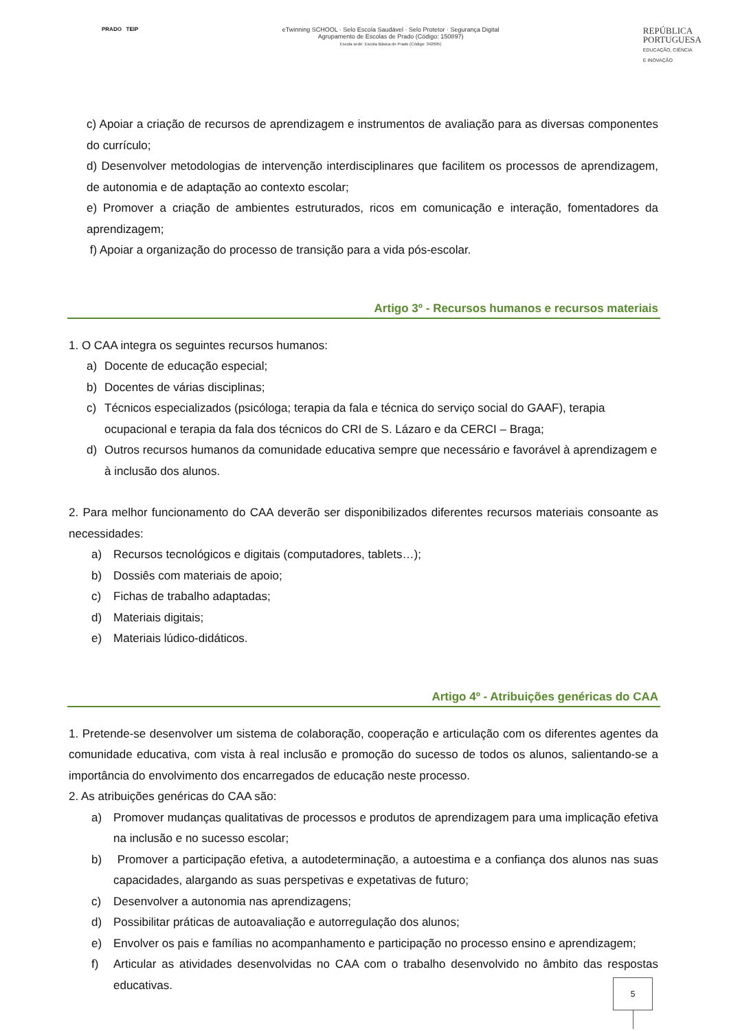PRADO TEIP eTwinning SCHOOL · Selo Escola Saudável · Selo Protetor · Segurança Digital
Agrupamento de Escolas de Prado (Código: 150897)
Escola sede: Escola Básica de Prado (Código: 342695)
REPÚBLICA
PORTUGUESA
EDUCAÇÃO, CIÊNCIA
E INOVAÇÃO
c) Apoiar a criação de recursos de aprendizagem e instrumentos de avaliação para as diversas componentes do currículo;
d) Desenvolver metodologias de intervenção interdisciplinares que facilitem os processos de aprendizagem, de autonomia e de adaptação ao contexto escolar;
e) Promover a criação de ambientes estruturados, ricos em comunicação e interação, fomentadores da aprendizagem;
f) Apoiar a organização do processo de transição para a vida pós-escolar.
Artigo 3º - Recursos humanos e recursos materiais
1. O CAA integra os seguintes recursos humanos:
a) Docente de educação especial;
b) Docentes de várias disciplinas;
c) Técnicos especializados (psicóloga; terapia da fala e técnica do serviço social do GAAF), terapia ocupacional e terapia da fala dos técnicos do CRI de S. Lázaro e da CERCI – Braga;
d) Outros recursos humanos da comunidade educativa sempre que necessário e favorável à aprendizagem e à inclusão dos alunos.
2. Para melhor funcionamento do CAA deverão ser disponibilizados diferentes recursos materiais consoante as necessidades:
a) Recursos tecnológicos e digitais (computadores, tablets…);
b) Dossiês com materiais de apoio;
c) Fichas de trabalho adaptadas;
d) Materiais digitais;
e) Materiais lúdico-didáticos.
Artigo 4º - Atribuições genéricas do CAA
1. Pretende-se desenvolver um sistema de colaboração, cooperação e articulação com os diferentes agentes da comunidade educativa, com vista à real inclusão e promoção do sucesso de todos os alunos, salientando-se a importância do envolvimento dos encarregados de educação neste processo.
2. As atribuições genéricas do CAA são:
a) Promover mudanças qualitativas de processos e produtos de aprendizagem para uma implicação efetiva na inclusão e no sucesso escolar;
b) Promover a participação efetiva, a autodeterminação, a autoestima e a confiança dos alunos nas suas capacidades, alargando as suas perspetivas e expetativas de futuro;
c) Desenvolver a autonomia nas aprendizagens;
d) Possibilitar práticas de autoavaliação e autorregulação dos alunos;
e) Envolver os pais e famílias no acompanhamento e participação no processo ensino e aprendizagem;
f) Articular as atividades desenvolvidas no CAA com o trabalho desenvolvido no âmbito das respostas educativas.
5